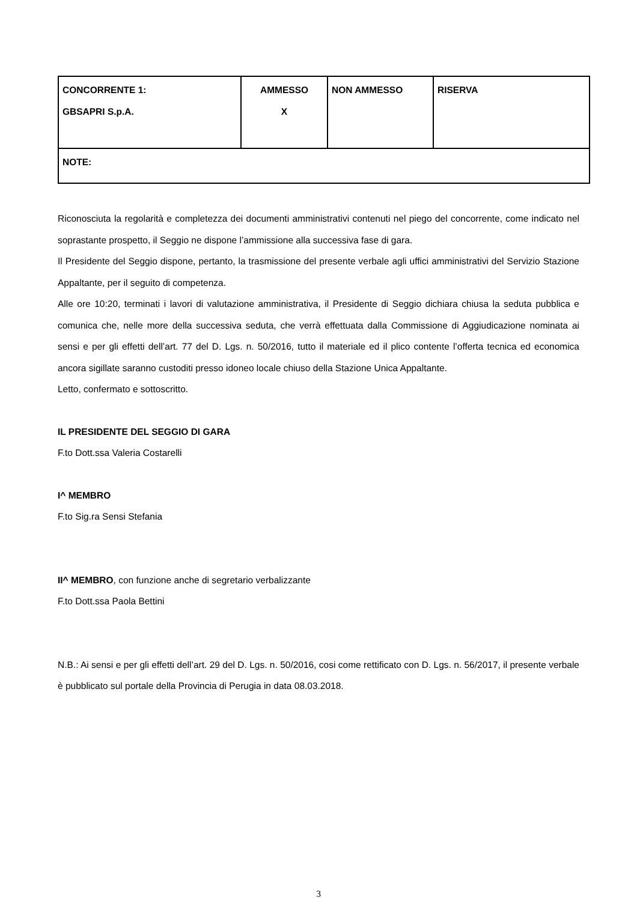| CONCORRENTE 1: GBSAPRI S.p.A. | AMMESSO X | NON AMMESSO | RISERVA |
| NOTE: | | | |
Riconosciuta la regolarità e completezza dei documenti amministrativi contenuti nel piego del concorrente, come indicato nel soprastante prospetto, il Seggio ne dispone l’ammissione alla successiva fase di gara.
Il Presidente del Seggio dispone, pertanto, la trasmissione del presente verbale agli uffici amministrativi del Servizio Stazione Appaltante, per il seguito di competenza.
Alle ore 10:20, terminati i lavori di valutazione amministrativa, il Presidente di Seggio dichiara chiusa la seduta pubblica e comunica che, nelle more della successiva seduta, che verrà effettuata dalla Commissione di Aggiudicazione nominata ai sensi e per gli effetti dell’art. 77 del D. Lgs. n. 50/2016, tutto il materiale ed il plico contente l’offerta tecnica ed economica ancora sigillate saranno custoditi presso idoneo locale chiuso della Stazione Unica Appaltante.
Letto, confermato e sottoscritto.
IL PRESIDENTE DEL SEGGIO DI GARA
F.to Dott.ssa Valeria Costarelli
I^ MEMBRO
F.to Sig.ra Sensi Stefania
II^ MEMBRO, con funzione anche di segretario verbalizzante
F.to Dott.ssa Paola Bettini
N.B.: Ai sensi e per gli effetti dell’art. 29 del D. Lgs. n. 50/2016, cosi come rettificato con D. Lgs. n. 56/2017, il presente verbale è pubblicato sul portale della Provincia di Perugia in data 08.03.2018.
3